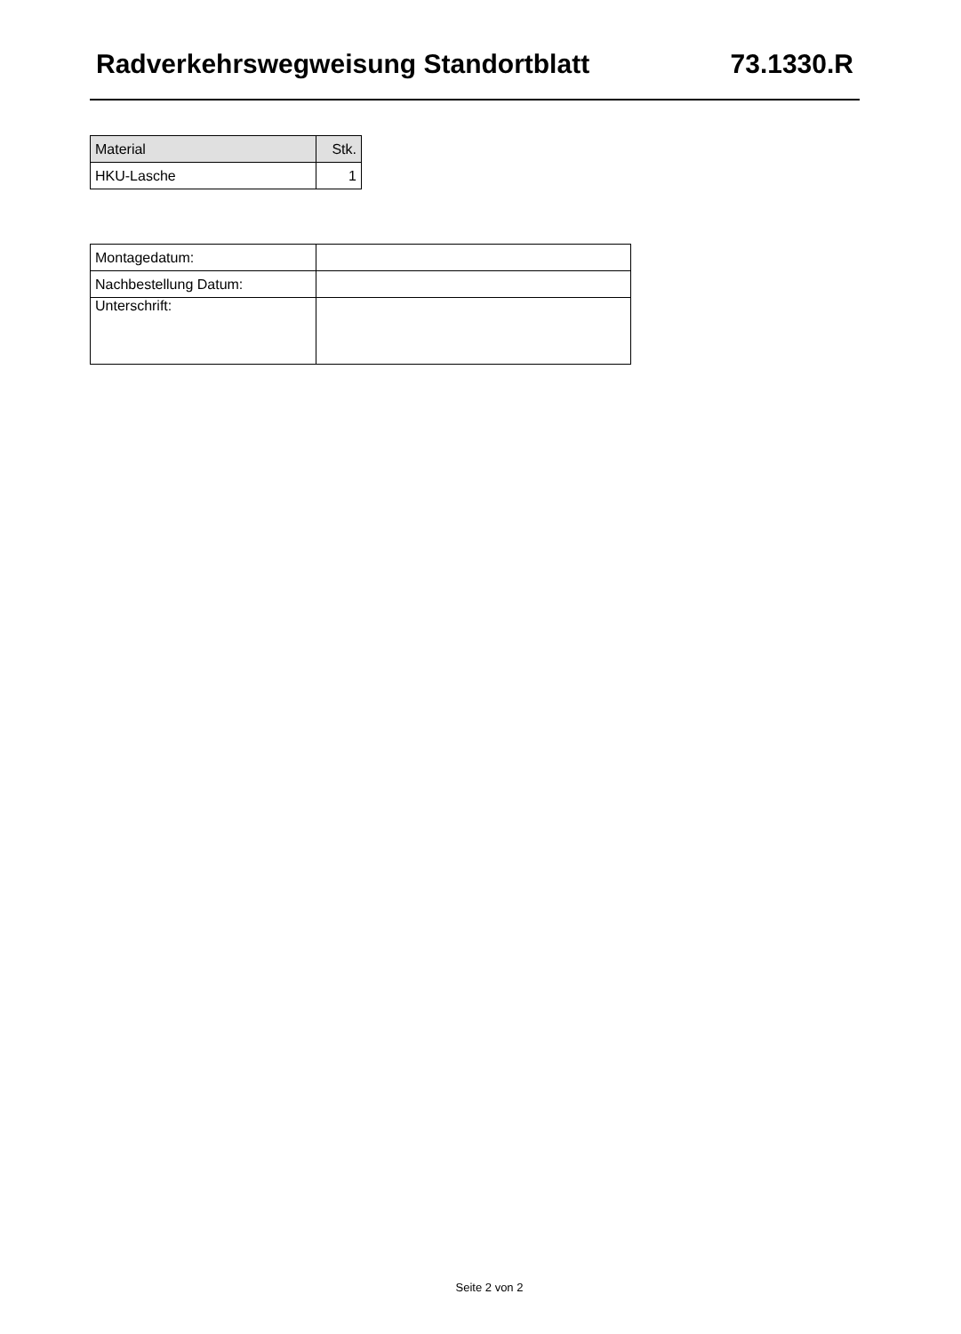Radverkehrswegweisung Standortblatt 73.1330.R
| Material | Stk. |
| --- | --- |
| HKU-Lasche | 1 |
| Montagedatum: | |
| Nachbestellung Datum: | |
| Unterschrift: | |
Seite 2 von 2